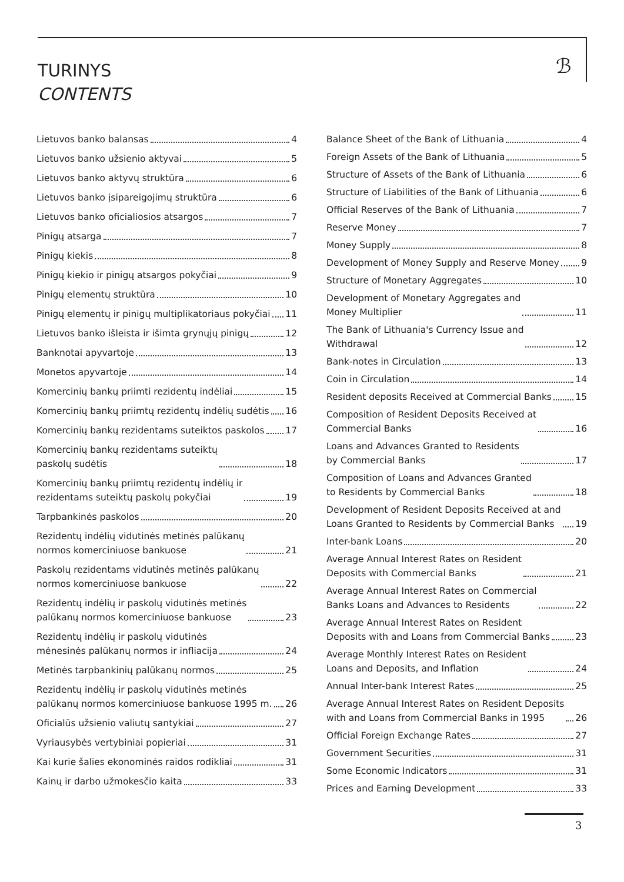TURINYS
CONTENTS
ℬ
Lietuvos banko balansas 4
Lietuvos banko užsienio aktyvai 5
Lietuvos banko aktyvų struktūra 6
Lietuvos banko įsipareigojimų struktūra 6
Lietuvos banko oficialiosios atsargos 7
Pinigų atsarga 7
Pinigų kiekis 8
Pinigų kiekio ir pinigų atsargos pokyčiai 9
Pinigų elementų struktūra 10
Pinigų elementų ir pinigų multiplikatoriaus pokyčiai 11
Lietuvos banko išleista ir išimta grynųjų pinigų 12
Banknotai apyvartoje 13
Monetos apyvartoje 14
Komercinių bankų priimti rezidentų indėliai 15
Komercinių bankų priimtų rezidentų indėlių sudėtis 16
Komercinių bankų rezidentams suteiktos paskolos 17
Komercinių bankų rezidentams suteiktų
paskolų sudėtis 18
Komercinių bankų priimtų rezidentų indėlių ir
rezidentams suteiktų paskolų pokyčiai 19
Tarpbankinės paskolos 20
Rezidentų indėlių vidutinės metinės palūkanų
normos komerciniuose bankuose 21
Paskolų rezidentams vidutinės metinės palūkanų
normos komerciniuose bankuose 22
Rezidentų indėlių ir paskolų vidutinės metinės
palūkanų normos komerciniuose bankuose 23
Rezidentų indėlių ir paskolų vidutinės
mėnesinės palūkanų normos ir infliacija 24
Metinės tarpbankinių palūkanų normos 25
Rezidentų indėlių ir paskolų vidutinės metinės
palūkanų normos komerciniuose bankuose 1995 m. 26
Oficialūs užsienio valiutų santykiai 27
Vyriausybės vertybiniai popieriai 31
Kai kurie šalies ekonominės raidos rodikliai 31
Kainų ir darbo užmokesčio kaita 33
Balance Sheet of the Bank of Lithuania 4
Foreign Assets of the Bank of Lithuania 5
Structure of Assets of the Bank of Lithuania 6
Structure of Liabilities of the Bank of Lithuania 6
Official Reserves of the Bank of Lithuania 7
Reserve Money 7
Money Supply 8
Development of Money Supply and Reserve Money 9
Structure of Monetary Aggregates 10
Development of Monetary Aggregates and
Money Multiplier 11
The Bank of Lithuania's Currency Issue and
Withdrawal 12
Bank-notes in Circulation 13
Coin in Circulation 14
Resident deposits Received at Commercial Banks 15
Composition of Resident Deposits Received at
Commercial Banks 16
Loans and Advances Granted to Residents
by Commercial Banks 17
Composition of Loans and Advances Granted
to Residents by Commercial Banks 18
Development of Resident Deposits Received at and
Loans Granted to Residents by Commercial Banks 19
Inter-bank Loans 20
Average Annual Interest Rates on Resident
Deposits with Commercial Banks 21
Average Annual Interest Rates on Commercial
Banks Loans and Advances to Residents 22
Average Annual Interest Rates on Resident
Deposits with and Loans from Commercial Banks 23
Average Monthly Interest Rates on Resident
Loans and Deposits, and Inflation 24
Annual Inter-bank Interest Rates 25
Average Annual Interest Rates on Resident Deposits
with and Loans from Commercial Banks in 1995 26
Official Foreign Exchange Rates 27
Government Securities 31
Some Economic Indicators 31
Prices and Earning Development 33
3